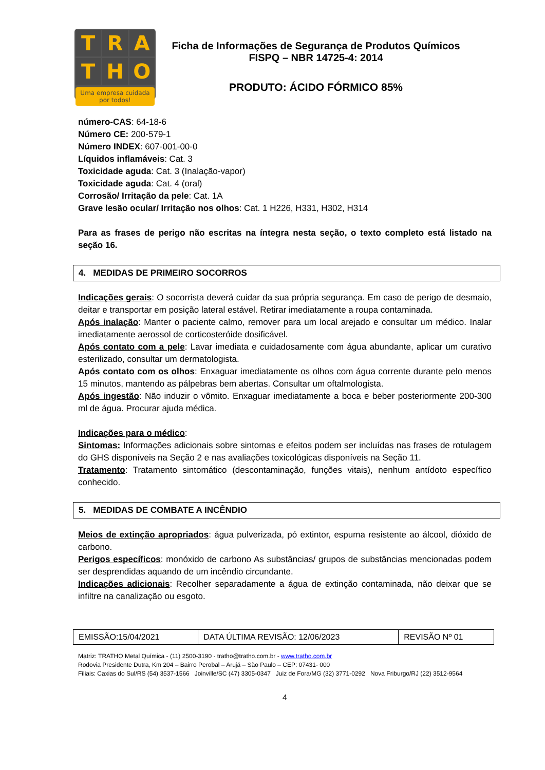T
R
A
T
H
O
Uma empresa cuidada por todos!
Ficha de Informações de Segurança de Produtos Químicos
FISPQ – NBR 14725-4: 2014
PRODUTO: ÁCIDO FÓRMICO 85%
número-CAS: 64-18-6
Número CE: 200-579-1
Número INDEX: 607-001-00-0
Líquidos inflamáveis: Cat. 3
Toxicidade aguda: Cat. 3 (Inalação-vapor)
Toxicidade aguda: Cat. 4 (oral)
Corrosão/ Irritação da pele: Cat. 1A
Grave lesão ocular/ Irritação nos olhos: Cat. 1 H226, H331, H302, H314
Para as frases de perigo não escritas na íntegra nesta seção, o texto completo está listado na seção 16.
4. MEDIDAS DE PRIMEIRO SOCORROS
Indicações gerais: O socorrista deverá cuidar da sua própria segurança. Em caso de perigo de desmaio, deitar e transportar em posição lateral estável. Retirar imediatamente a roupa contaminada.
Após inalação: Manter o paciente calmo, remover para um local arejado e consultar um médico. Inalar imediatamente aerossol de corticosteróide dosificável.
Após contato com a pele: Lavar imediata e cuidadosamente com água abundante, aplicar um curativo esterilizado, consultar um dermatologista.
Após contato com os olhos: Enxaguar imediatamente os olhos com água corrente durante pelo menos 15 minutos, mantendo as pálpebras bem abertas. Consultar um oftalmologista.
Após ingestão: Não induzir o vômito. Enxaguar imediatamente a boca e beber posteriormente 200-300 ml de água. Procurar ajuda médica.
Indicações para o médico:
Sintomas: Informações adicionais sobre sintomas e efeitos podem ser incluídas nas frases de rotulagem do GHS disponíveis na Seção 2 e nas avaliações toxicológicas disponíveis na Seção 11.
Tratamento: Tratamento sintomático (descontaminação, funções vitais), nenhum antídoto específico conhecido.
5. MEDIDAS DE COMBATE A INCÊNDIO
Meios de extinção apropriados: água pulverizada, pó extintor, espuma resistente ao álcool, dióxido de carbono.
Perigos específicos: monóxido de carbono As substâncias/ grupos de substâncias mencionadas podem ser desprendidas aquando de um incêndio circundante.
Indicações adicionais: Recolher separadamente a água de extinção contaminada, não deixar que se infiltre na canalização ou esgoto.
| EMISSÃO:15/04/2021 | DATA ÚLTIMA REVISÃO: 12/06/2023 | REVISÃO Nº 01 |
Matriz: TRATHO Metal Química - (11) 2500-3190 - tratho@tratho.com.br - www.tratho.com.br
Rodovia Presidente Dutra, Km 204 – Bairro Perobal – Arujá – São Paulo – CEP: 07431- 000
Filiais: Caxias do Sul/RS (54) 3537-1566 Joinville/SC (47) 3305-0347 Juiz de Fora/MG (32) 3771-0292 Nova Friburgo/RJ (22) 3512-9564
4